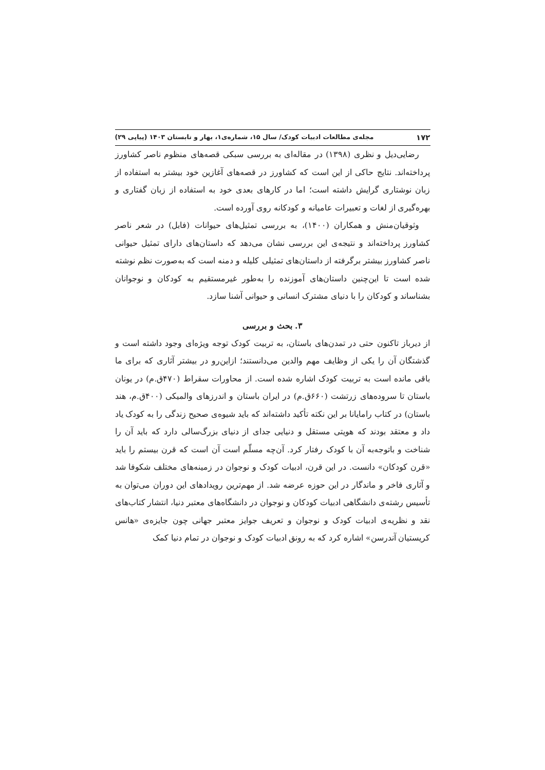۱۷۲ مجله‌ی مطالعات ادبیات کودک/ سال ۱۵، شماره‌ی۱، بهار و تابستان ۱۴۰۳ (پیاپی ۲۹)
رضایی‌دیل و نظری (۱۳۹۸) در مقاله‌ای به بررسی سبکی قصه‌های منظوم ناصر کشاورز پرداخته‌اند. نتایج حاکی از این است که کشاورز در قصه‌های آغازین خود بیشتر به استفاده از زبان نوشتاری گرایش داشته است؛ اما در کارهای بعدی خود به استفاده از زبان گفتاری و بهره‌گیری از لغات و تعبیرات عامیانه و کودکانه روی آورده است.
وثوقیان‌منش و همکاران (۱۴۰۰)، به بررسی تمثیل‌های حیوانات (فابل) در شعر ناصر کشاورز پرداخته‌اند و نتیجه‌ی این بررسی نشان می‌دهد که داستان‌های دارای تمثیل حیوانی ناصر کشاورز بیشتر برگرفته از داستان‌های تمثیلی کلیله و دمنه است که به‌صورت نظم نوشته شده است تا این‌چنین داستان‌های آموزنده را به‌طور غیرمستقیم به کودکان و نوجوانان بشناساند و کودکان را با دنیای مشترک انسانی و حیوانی آشنا سازد.
۳. بحث و بررسی
از دیرباز تاکنون حتی در تمدن‌های باستان، به تربیت کودک توجه ویژه‌ای وجود داشته است و گذشتگان آن را یکی از وظایف مهم والدین می‌دانستند؛ ازاین‌رو در بیشتر آثاری که برای ما باقی مانده است به تربیت کودک اشاره شده است. از محاورات سقراط (۴۷۰ق.م) در یونان باستان تا سروده‌های زرتشت (۶۶۰ق.م) در ایران باستان و اندرزهای والمیکی (۴۰۰ق.م، هند باستان) در کتاب رامایانا بر این نکته تأکید داشته‌اند که باید شیوه‌ی صحیح زندگی را به کودک یاد داد و معتقد بودند که هویتی مستقل و دنیایی جدای از دنیای بزرگ‌سالی دارد که باید آن را شناخت و باتوجه‌به آن با کودک رفتار کرد. آن‌چه مسلّم است آن است که قرن بیستم را باید «قرن کودکان» دانست. در این قرن، ادبیات کودک و نوجوان در زمینه‌های مختلف شکوفا شد و آثاری فاخر و ماندگار در این حوزه عرضه شد. از مهم‌ترین رویدادهای این دوران می‌توان به تأسیس رشته‌ی دانشگاهی ادبیات کودکان و نوجوان در دانشگاه‌های معتبر دنیا، انتشار کتاب‌های نقد و نظریه‌ی ادبیات کودک و نوجوان و تعریف جوایز معتبر جهانی چون جایزه‌ی «هانس کریستیان آندرسن» اشاره کرد که به رونق ادبیات کودک و نوجوان در تمام دنیا کمک